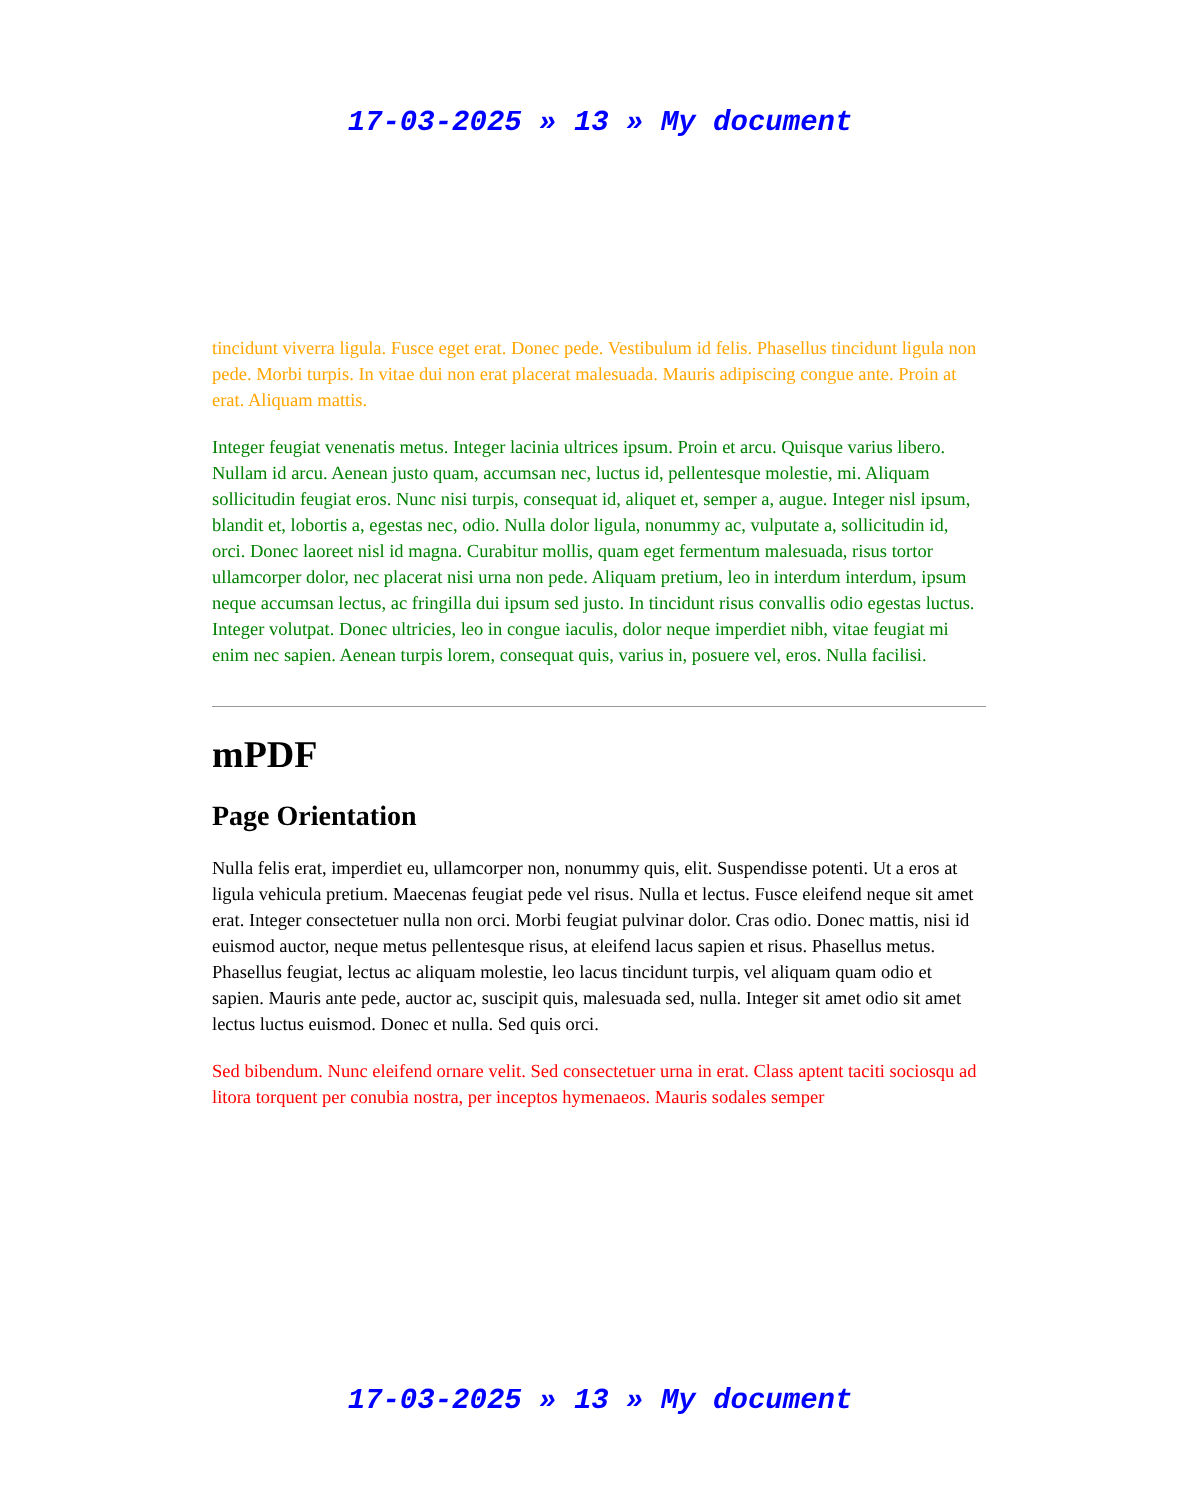17-03-2025 » 13 » My document
tincidunt viverra ligula. Fusce eget erat. Donec pede. Vestibulum id felis. Phasellus tincidunt ligula non pede. Morbi turpis. In vitae dui non erat placerat malesuada. Mauris adipiscing congue ante. Proin at erat. Aliquam mattis.
Integer feugiat venenatis metus. Integer lacinia ultrices ipsum. Proin et arcu. Quisque varius libero. Nullam id arcu. Aenean justo quam, accumsan nec, luctus id, pellentesque molestie, mi. Aliquam sollicitudin feugiat eros. Nunc nisi turpis, consequat id, aliquet et, semper a, augue. Integer nisl ipsum, blandit et, lobortis a, egestas nec, odio. Nulla dolor ligula, nonummy ac, vulputate a, sollicitudin id, orci. Donec laoreet nisl id magna. Curabitur mollis, quam eget fermentum malesuada, risus tortor ullamcorper dolor, nec placerat nisi urna non pede. Aliquam pretium, leo in interdum interdum, ipsum neque accumsan lectus, ac fringilla dui ipsum sed justo. In tincidunt risus convallis odio egestas luctus. Integer volutpat. Donec ultricies, leo in congue iaculis, dolor neque imperdiet nibh, vitae feugiat mi enim nec sapien. Aenean turpis lorem, consequat quis, varius in, posuere vel, eros. Nulla facilisi.
mPDF
Page Orientation
Nulla felis erat, imperdiet eu, ullamcorper non, nonummy quis, elit. Suspendisse potenti. Ut a eros at ligula vehicula pretium. Maecenas feugiat pede vel risus. Nulla et lectus. Fusce eleifend neque sit amet erat. Integer consectetuer nulla non orci. Morbi feugiat pulvinar dolor. Cras odio. Donec mattis, nisi id euismod auctor, neque metus pellentesque risus, at eleifend lacus sapien et risus. Phasellus metus. Phasellus feugiat, lectus ac aliquam molestie, leo lacus tincidunt turpis, vel aliquam quam odio et sapien. Mauris ante pede, auctor ac, suscipit quis, malesuada sed, nulla. Integer sit amet odio sit amet lectus luctus euismod. Donec et nulla. Sed quis orci.
Sed bibendum. Nunc eleifend ornare velit. Sed consectetuer urna in erat. Class aptent taciti sociosqu ad litora torquent per conubia nostra, per inceptos hymenaeos. Mauris sodales semper
17-03-2025 » 13 » My document